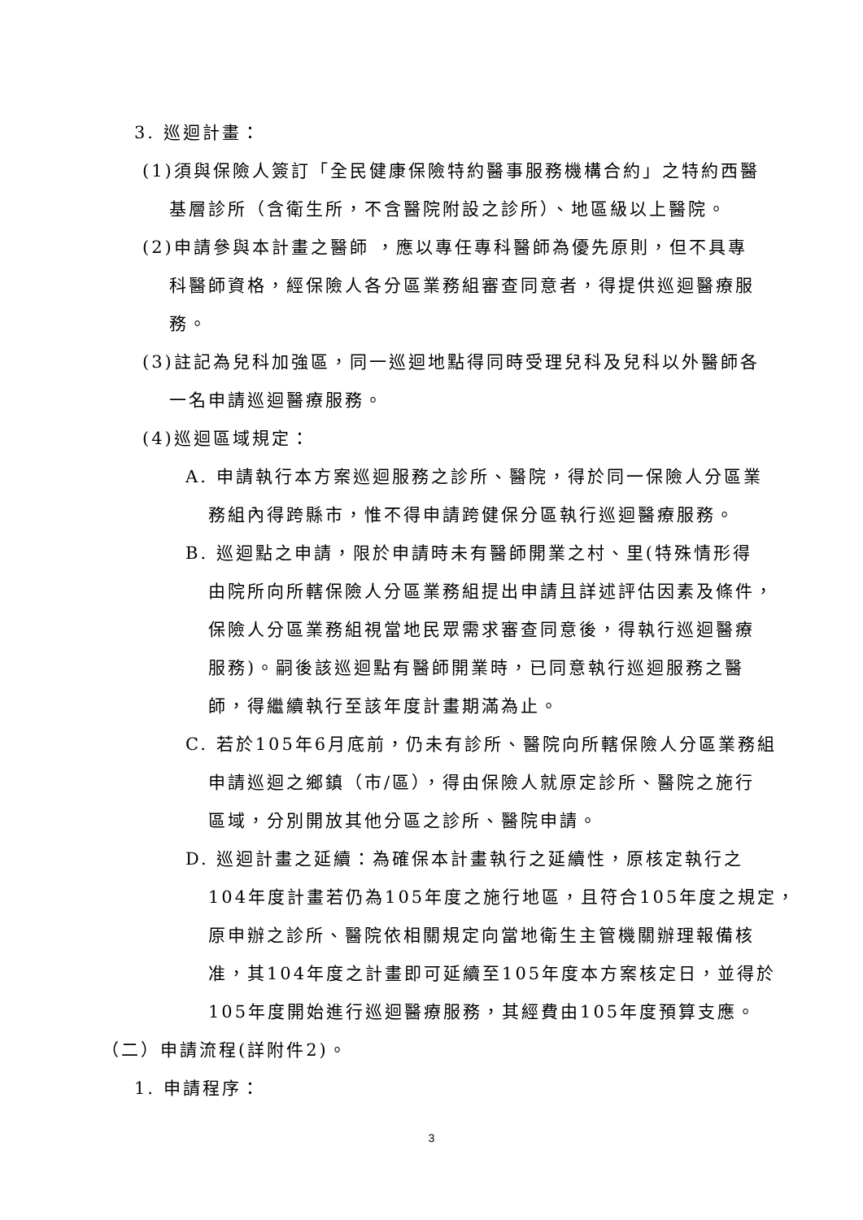3. 巡迴計畫：
(1)須與保險人簽訂「全民健康保險特約醫事服務機構合約」之特約西醫
基層診所（含衛生所，不含醫院附設之診所）、地區級以上醫院。
(2)申請參與本計畫之醫師 ，應以專任專科醫師為優先原則，但不具專
科醫師資格，經保險人各分區業務組審查同意者，得提供巡迴醫療服
務。
(3)註記為兒科加強區，同一巡迴地點得同時受理兒科及兒科以外醫師各
一名申請巡迴醫療服務。
(4)巡迴區域規定：
A. 申請執行本方案巡迴服務之診所、醫院，得於同一保險人分區業
務組內得跨縣市，惟不得申請跨健保分區執行巡迴醫療服務。
B. 巡迴點之申請，限於申請時未有醫師開業之村、里(特殊情形得
由院所向所轄保險人分區業務組提出申請且詳述評估因素及條件，
保險人分區業務組視當地民眾需求審查同意後，得執行巡迴醫療
服務)。嗣後該巡迴點有醫師開業時，已同意執行巡迴服務之醫
師，得繼續執行至該年度計畫期滿為止。
C. 若於105年6月底前，仍未有診所、醫院向所轄保險人分區業務組
申請巡迴之鄉鎮（市/區），得由保險人就原定診所、醫院之施行
區域，分別開放其他分區之診所、醫院申請。
D. 巡迴計畫之延續：為確保本計畫執行之延續性，原核定執行之
104年度計畫若仍為105年度之施行地區，且符合105年度之規定，
原申辦之診所、醫院依相關規定向當地衛生主管機關辦理報備核
准，其104年度之計畫即可延續至105年度本方案核定日，並得於
105年度開始進行巡迴醫療服務，其經費由105年度預算支應。
（二）申請流程(詳附件2)。
1. 申請程序：
3